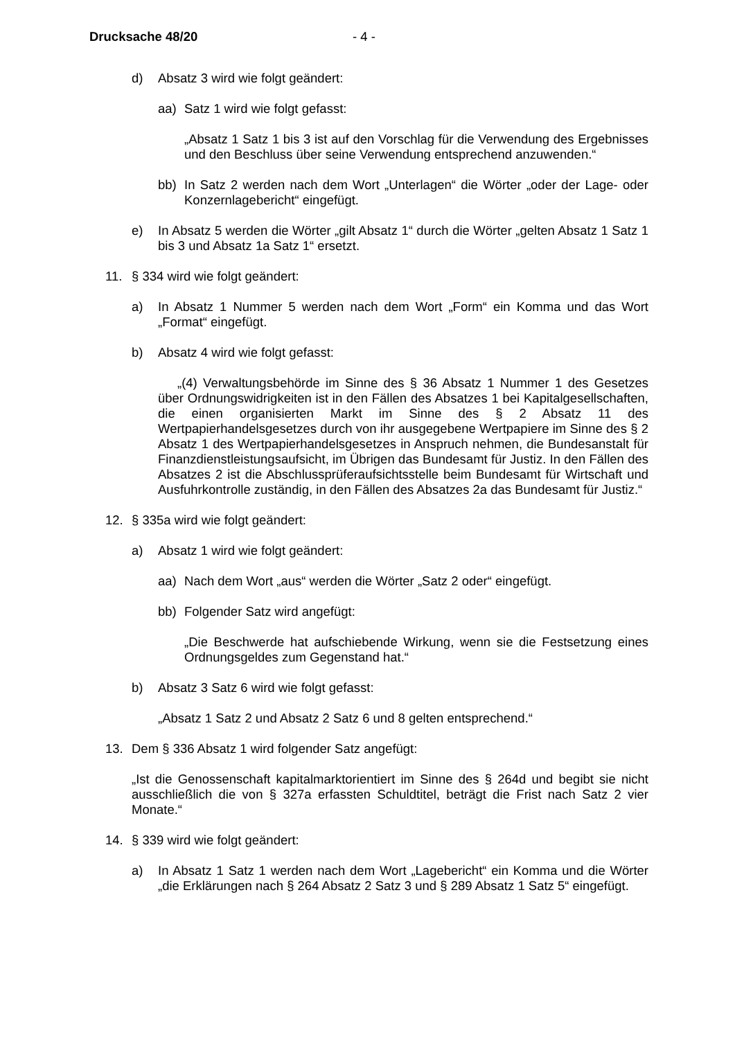Drucksache 48/20 - 4 -
d) Absatz 3 wird wie folgt geändert:
aa) Satz 1 wird wie folgt gefasst:
„Absatz 1 Satz 1 bis 3 ist auf den Vorschlag für die Verwendung des Ergebnisses und den Beschluss über seine Verwendung entsprechend anzuwenden.“
bb) In Satz 2 werden nach dem Wort „Unterlagen“ die Wörter „oder der Lage- oder Konzernlagebericht“ eingefügt.
e) In Absatz 5 werden die Wörter „gilt Absatz 1“ durch die Wörter „gelten Absatz 1 Satz 1 bis 3 und Absatz 1a Satz 1“ ersetzt.
11. § 334 wird wie folgt geändert:
a) In Absatz 1 Nummer 5 werden nach dem Wort „Form“ ein Komma und das Wort „Format“ eingefügt.
b) Absatz 4 wird wie folgt gefasst:
„(4) Verwaltungsbehörde im Sinne des § 36 Absatz 1 Nummer 1 des Gesetzes über Ordnungswidrigkeiten ist in den Fällen des Absatzes 1 bei Kapitalgesellschaften, die einen organisierten Markt im Sinne des § 2 Absatz 11 des Wertpapierhandelsgesetzes durch von ihr ausgegebene Wertpapiere im Sinne des § 2 Absatz 1 des Wertpapierhandelsgesetzes in Anspruch nehmen, die Bundesanstalt für Finanzdienstleistungsaufsicht, im Übrigen das Bundesamt für Justiz. In den Fällen des Absatzes 2 ist die Abschlussprüferaufsichtsstelle beim Bundesamt für Wirtschaft und Ausfuhrkontrolle zuständig, in den Fällen des Absatzes 2a das Bundesamt für Justiz.“
12. § 335a wird wie folgt geändert:
a) Absatz 1 wird wie folgt geändert:
aa) Nach dem Wort „aus“ werden die Wörter „Satz 2 oder“ eingefügt.
bb) Folgender Satz wird angefügt:
„Die Beschwerde hat aufschiebende Wirkung, wenn sie die Festsetzung eines Ordnungsgeldes zum Gegenstand hat.“
b) Absatz 3 Satz 6 wird wie folgt gefasst:
„Absatz 1 Satz 2 und Absatz 2 Satz 6 und 8 gelten entsprechend.“
13. Dem § 336 Absatz 1 wird folgender Satz angefügt:
„Ist die Genossenschaft kapitalmarktorientiert im Sinne des § 264d und begibt sie nicht ausschließlich die von § 327a erfassten Schuldtitel, beträgt die Frist nach Satz 2 vier Monate.“
14. § 339 wird wie folgt geändert:
a) In Absatz 1 Satz 1 werden nach dem Wort „Lagebericht“ ein Komma und die Wörter „die Erklärungen nach § 264 Absatz 2 Satz 3 und § 289 Absatz 1 Satz 5“ eingefügt.